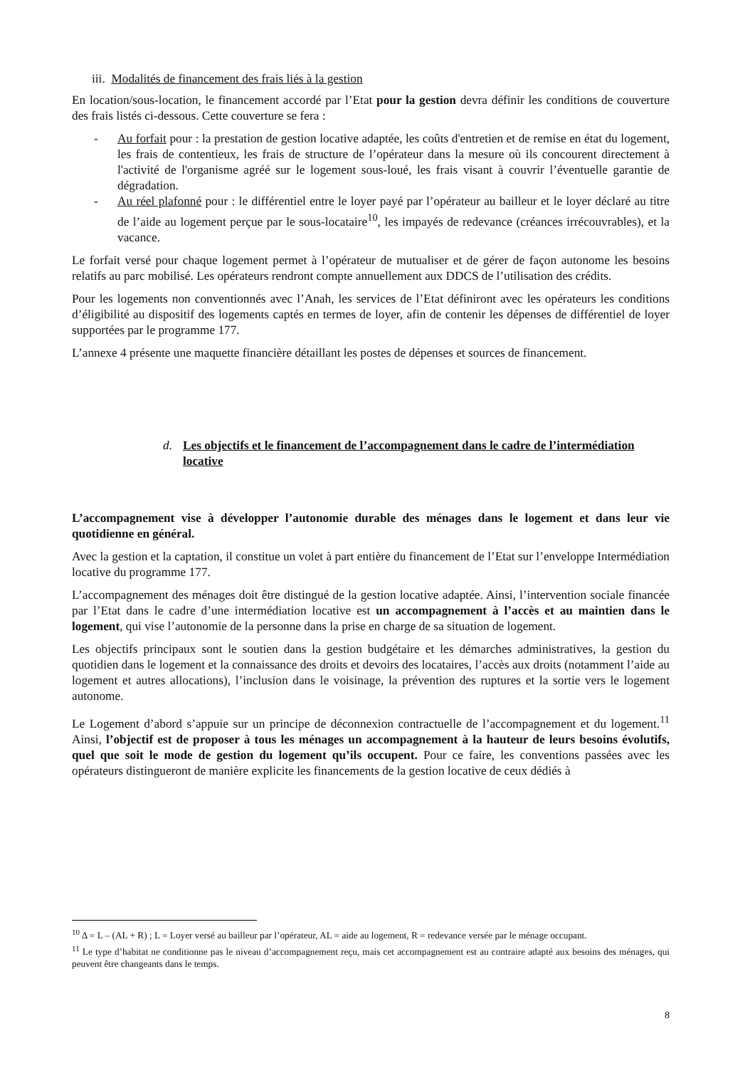iii. Modalités de financement des frais liés à la gestion
En location/sous-location, le financement accordé par l’Etat pour la gestion devra définir les conditions de couverture des frais listés ci-dessous. Cette couverture se fera :
- Au forfait pour : la prestation de gestion locative adaptée, les coûts d'entretien et de remise en état du logement, les frais de contentieux, les frais de structure de l’opérateur dans la mesure où ils concourent directement à l'activité de l'organisme agréé sur le logement sous-loué, les frais visant à couvrir l’éventuelle garantie de dégradation.
- Au réel plafonné pour : le différentiel entre le loyer payé par l’opérateur au bailleur et le loyer déclaré au titre de l’aide au logement perçue par le sous-locataire<sup>10</sup>, les impayés de redevance (créances irrécouvrables), et la vacance.
Le forfait versé pour chaque logement permet à l’opérateur de mutualiser et de gérer de façon autonome les besoins relatifs au parc mobilisé. Les opérateurs rendront compte annuellement aux DDCS de l’utilisation des crédits.
Pour les logements non conventionnés avec l’Anah, les services de l’Etat définiront avec les opérateurs les conditions d’éligibilité au dispositif des logements captés en termes de loyer, afin de contenir les dépenses de différentiel de loyer supportées par le programme 177.
L’annexe 4 présente une maquette financière détaillant les postes de dépenses et sources de financement.
d. Les objectifs et le financement de l’accompagnement dans le cadre de l’intermédiation locative
L’accompagnement vise à développer l’autonomie durable des ménages dans le logement et dans leur vie quotidienne en général.
Avec la gestion et la captation, il constitue un volet à part entière du financement de l’Etat sur l’enveloppe Intermédiation locative du programme 177.
L’accompagnement des ménages doit être distingué de la gestion locative adaptée. Ainsi, l’intervention sociale financée par l’Etat dans le cadre d’une intermédiation locative est un accompagnement à l’accès et au maintien dans le logement, qui vise l’autonomie de la personne dans la prise en charge de sa situation de logement.
Les objectifs principaux sont le soutien dans la gestion budgétaire et les démarches administratives, la gestion du quotidien dans le logement et la connaissance des droits et devoirs des locataires, l’accès aux droits (notamment l’aide au logement et autres allocations), l’inclusion dans le voisinage, la prévention des ruptures et la sortie vers le logement autonome.
Le Logement d’abord s’appuie sur un principe de déconnexion contractuelle de l’accompagnement et du logement.<sup>11</sup> Ainsi, l’objectif est de proposer à tous les ménages un accompagnement à la hauteur de leurs besoins évolutifs, quel que soit le mode de gestion du logement qu’ils occupent. Pour ce faire, les conventions passées avec les opérateurs distingueront de manière explicite les financements de la gestion locative de ceux dédiés à
<sup>10</sup> Δ = L – (AL + R) ; L = Loyer versé au bailleur par l’opérateur, AL = aide au logement, R = redevance versée par le ménage occupant.
<sup>11</sup> Le type d’habitat ne conditionne pas le niveau d’accompagnement reçu, mais cet accompagnement est au contraire adapté aux besoins des ménages, qui peuvent être changeants dans le temps.
8